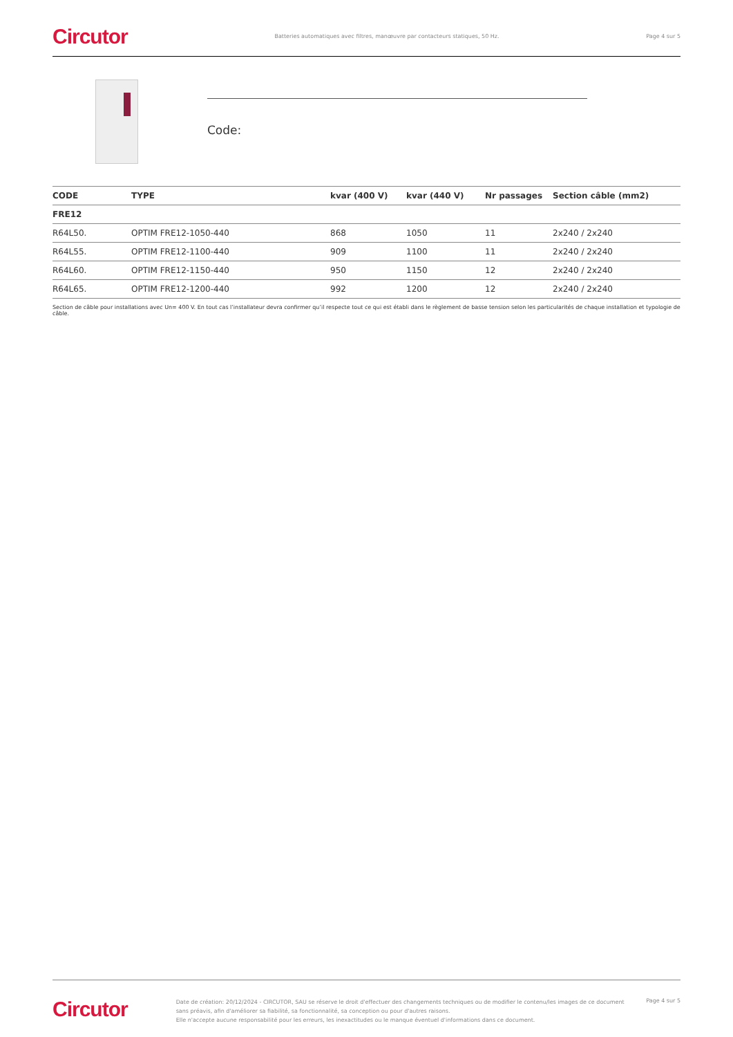Circutor Batteries automatiques avec filtres, manœuvre par contacteurs statiques, 50 Hz. Page 4 sur 5
Code:
| CODE | TYPE | kvar (400 V) | kvar (440 V) | Nr passages | Section câble (mm2) |
| --- | --- | --- | --- | --- | --- |
| FRE12 | | | | | |
| R64L50. | OPTIM FRE12-1050-440 | 868 | 1050 | 11 | 2x240 / 2x240 |
| R64L55. | OPTIM FRE12-1100-440 | 909 | 1100 | 11 | 2x240 / 2x240 |
| R64L60. | OPTIM FRE12-1150-440 | 950 | 1150 | 12 | 2x240 / 2x240 |
| R64L65. | OPTIM FRE12-1200-440 | 992 | 1200 | 12 | 2x240 / 2x240 |
Section de câble pour installations avec Un= 400 V. En tout cas l’installateur devra confirmer qu’il respecte tout ce qui est établi dans le règlement de basse tension selon les particularités de chaque installation et typologie de câble.
Circutor
Date de création: 20/12/2024 - CIRCUTOR, SAU se réserve le droit d'effectuer des changements techniques ou de modifier le contenu/les images de ce document
sans préavis, afin d'améliorer sa fiabilité, sa fonctionnalité, sa conception ou pour d'autres raisons.
Elle n'accepte aucune responsabilité pour les erreurs, les inexactitudes ou le manque éventuel d'informations dans ce document.
Page 4 sur 5